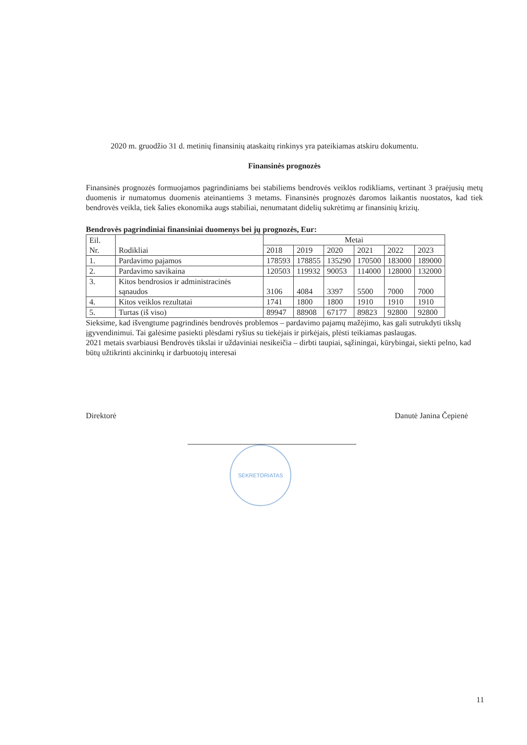2020 m. gruodžio 31 d. metinių finansinių ataskaitų rinkinys yra pateikiamas atskiru dokumentu.
Finansinės prognozės
Finansinės prognozės formuojamos pagrindiniams bei stabiliems bendrovės veiklos rodikliams, vertinant 3 praėjusių metų duomenis ir numatomus duomenis ateinantiems 3 metams. Finansinės prognozės daromos laikantis nuostatos, kad tiek bendrovės veikla, tiek šalies ekonomika augs stabiliai, nenumatant didelių sukrėtimų ar finansinių krizių.
Bendrovės pagrindiniai finansiniai duomenys bei jų prognozės, Eur:
| Eil. Nr. | Rodikliai | Metai | | | | | |
| | | 2018 | 2019 | 2020 | 2021 | 2022 | 2023 |
| 1. | Pardavimo pajamos | 178593 | 178855 | 135290 | 170500 | 183000 | 189000 |
| 2. | Pardavimo savikaina | 120503 | 119932 | 90053 | 114000 | 128000 | 132000 |
| 3. | Kitos bendrosios ir administracinės sąnaudos | 3106 | 4084 | 3397 | 5500 | 7000 | 7000 |
| 4. | Kitos veiklos rezultatai | 1741 | 1800 | 1800 | 1910 | 1910 | 1910 |
| 5. | Turtas (iš viso) | 89947 | 88908 | 67177 | 89823 | 92800 | 92800 |
Sieksime, kad išvengtume pagrindinės bendrovės problemos – pardavimo pajamų mažėjimo, kas gali sutrukdyti tikslų įgyvendinimui. Tai galėsime pasiekti plėsdami ryšius su tiekėjais ir pirkėjais, plėsti teikiamas paslaugas.
2021 metais svarbiausi Bendrovės tikslai ir uždaviniai nesikeičia – dirbti taupiai, sąžiningai, kūrybingai, siekti pelno, kad būtų užtikrinti akcininkų ir darbuotojų interesai
Direktorė Danutė Janina Čepienė
SEKRETORIATAS
11